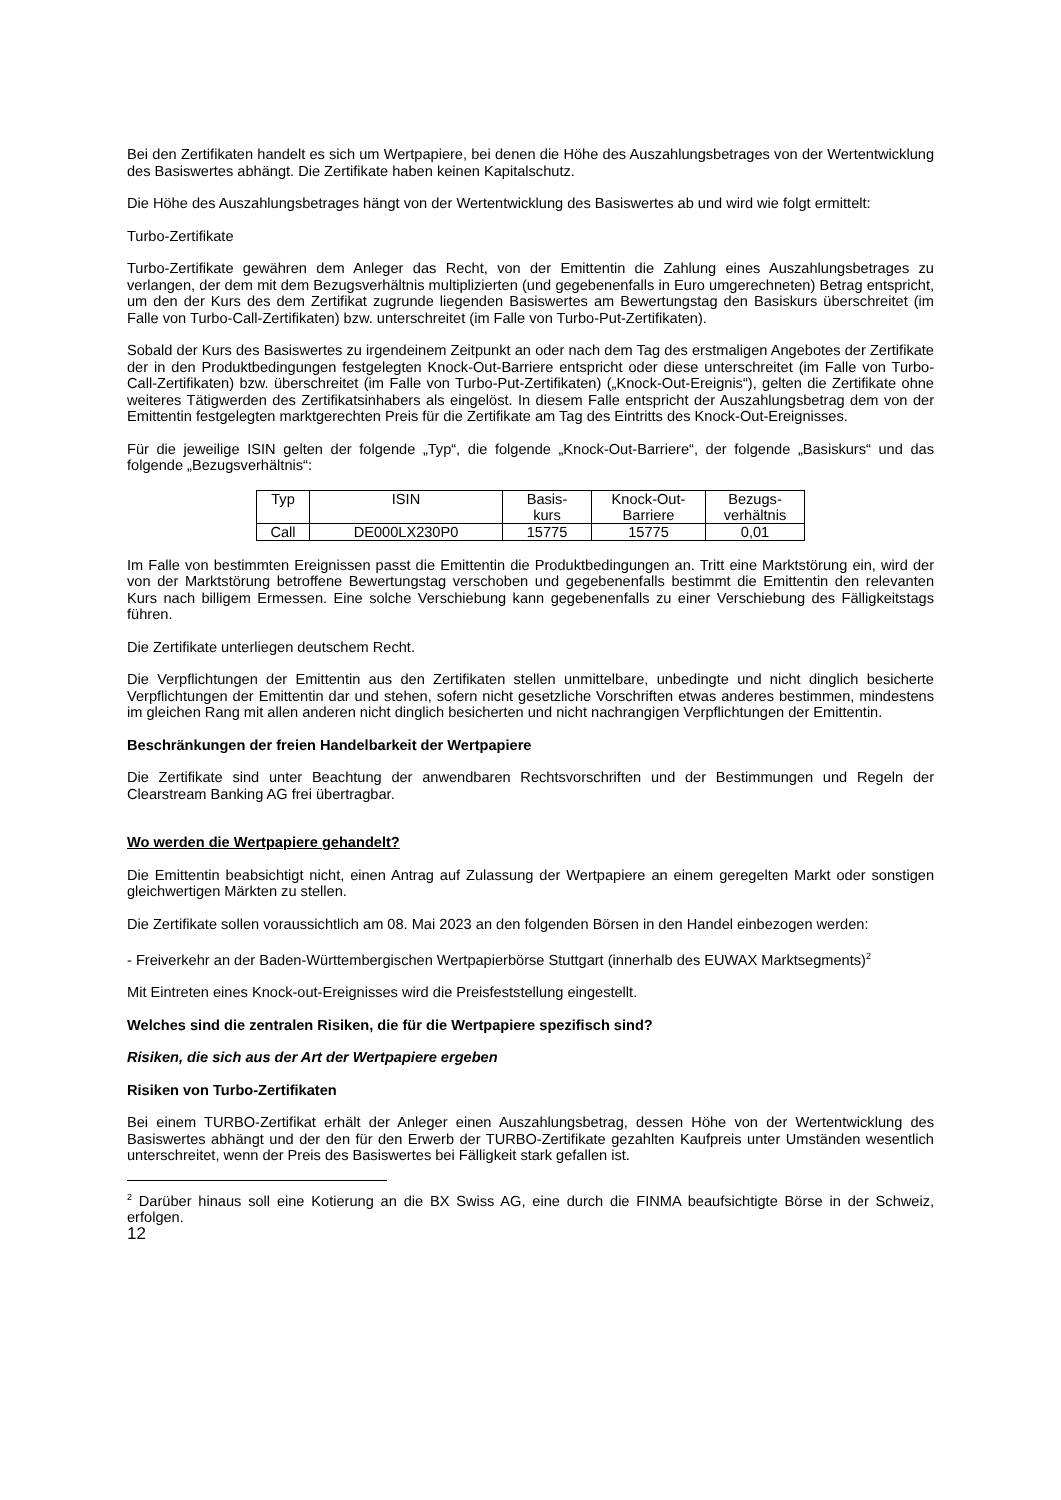Bei den Zertifikaten handelt es sich um Wertpapiere, bei denen die Höhe des Auszahlungsbetrages von der Wertentwicklung des Basiswertes abhängt. Die Zertifikate haben keinen Kapitalschutz.
Die Höhe des Auszahlungsbetrages hängt von der Wertentwicklung des Basiswertes ab und wird wie folgt ermittelt:
Turbo-Zertifikate
Turbo-Zertifikate gewähren dem Anleger das Recht, von der Emittentin die Zahlung eines Auszahlungsbetrages zu verlangen, der dem mit dem Bezugsverhältnis multiplizierten (und gegebenenfalls in Euro umgerechneten) Betrag entspricht, um den der Kurs des dem Zertifikat zugrunde liegenden Basiswertes am Bewertungstag den Basiskurs überschreitet (im Falle von Turbo-Call-Zertifikaten) bzw. unterschreitet (im Falle von Turbo-Put-Zertifikaten).
Sobald der Kurs des Basiswertes zu irgendeinem Zeitpunkt an oder nach dem Tag des erstmaligen Angebotes der Zertifikate der in den Produktbedingungen festgelegten Knock-Out-Barriere entspricht oder diese unterschreitet (im Falle von Turbo-Call-Zertifikaten) bzw. überschreitet (im Falle von Turbo-Put-Zertifikaten) („Knock-Out-Ereignis“), gelten die Zertifikate ohne weiteres Tätigwerden des Zertifikatsinhabers als eingelöst. In diesem Falle entspricht der Auszahlungsbetrag dem von der Emittentin festgelegten marktgerechten Preis für die Zertifikate am Tag des Eintritts des Knock-Out-Ereignisses.
Für die jeweilige ISIN gelten der folgende „Typ“, die folgende „Knock-Out-Barriere“, der folgende „Basiskurs“ und das folgende „Bezugsverhältnis“:
| Typ | ISIN | Basis- kurs | Knock-Out- Barriere | Bezugs- verhältnis |
| --- | --- | --- | --- | --- |
| Call | DE000LX230P0 | 15775 | 15775 | 0,01 |
Im Falle von bestimmten Ereignissen passt die Emittentin die Produktbedingungen an. Tritt eine Marktstörung ein, wird der von der Marktstörung betroffene Bewertungstag verschoben und gegebenenfalls bestimmt die Emittentin den relevanten Kurs nach billigem Ermessen. Eine solche Verschiebung kann gegebenenfalls zu einer Verschiebung des Fälligkeitstags führen.
Die Zertifikate unterliegen deutschem Recht.
Die Verpflichtungen der Emittentin aus den Zertifikaten stellen unmittelbare, unbedingte und nicht dinglich besicherte Verpflichtungen der Emittentin dar und stehen, sofern nicht gesetzliche Vorschriften etwas anderes bestimmen, mindestens im gleichen Rang mit allen anderen nicht dinglich besicherten und nicht nachrangigen Verpflichtungen der Emittentin.
Beschränkungen der freien Handelbarkeit der Wertpapiere
Die Zertifikate sind unter Beachtung der anwendbaren Rechtsvorschriften und der Bestimmungen und Regeln der Clearstream Banking AG frei übertragbar.
Wo werden die Wertpapiere gehandelt?
Die Emittentin beabsichtigt nicht, einen Antrag auf Zulassung der Wertpapiere an einem geregelten Markt oder sonstigen gleichwertigen Märkten zu stellen.
Die Zertifikate sollen voraussichtlich am 08. Mai 2023 an den folgenden Börsen in den Handel einbezogen werden:
- Freiverkehr an der Baden-Württembergischen Wertpapierbörse Stuttgart (innerhalb des EUWAX Marktsegments)<sup>2</sup>
Mit Eintreten eines Knock-out-Ereignisses wird die Preisfeststellung eingestellt.
Welches sind die zentralen Risiken, die für die Wertpapiere spezifisch sind?
Risiken, die sich aus der Art der Wertpapiere ergeben
Risiken von Turbo-Zertifikaten
Bei einem TURBO-Zertifikat erhält der Anleger einen Auszahlungsbetrag, dessen Höhe von der Wertentwicklung des Basiswertes abhängt und der den für den Erwerb der TURBO-Zertifikate gezahlten Kaufpreis unter Umständen wesentlich unterschreitet, wenn der Preis des Basiswertes bei Fälligkeit stark gefallen ist.
<sup>2</sup> Darüber hinaus soll eine Kotierung an die BX Swiss AG, eine durch die FINMA beaufsichtigte Börse in der Schweiz, erfolgen.
12